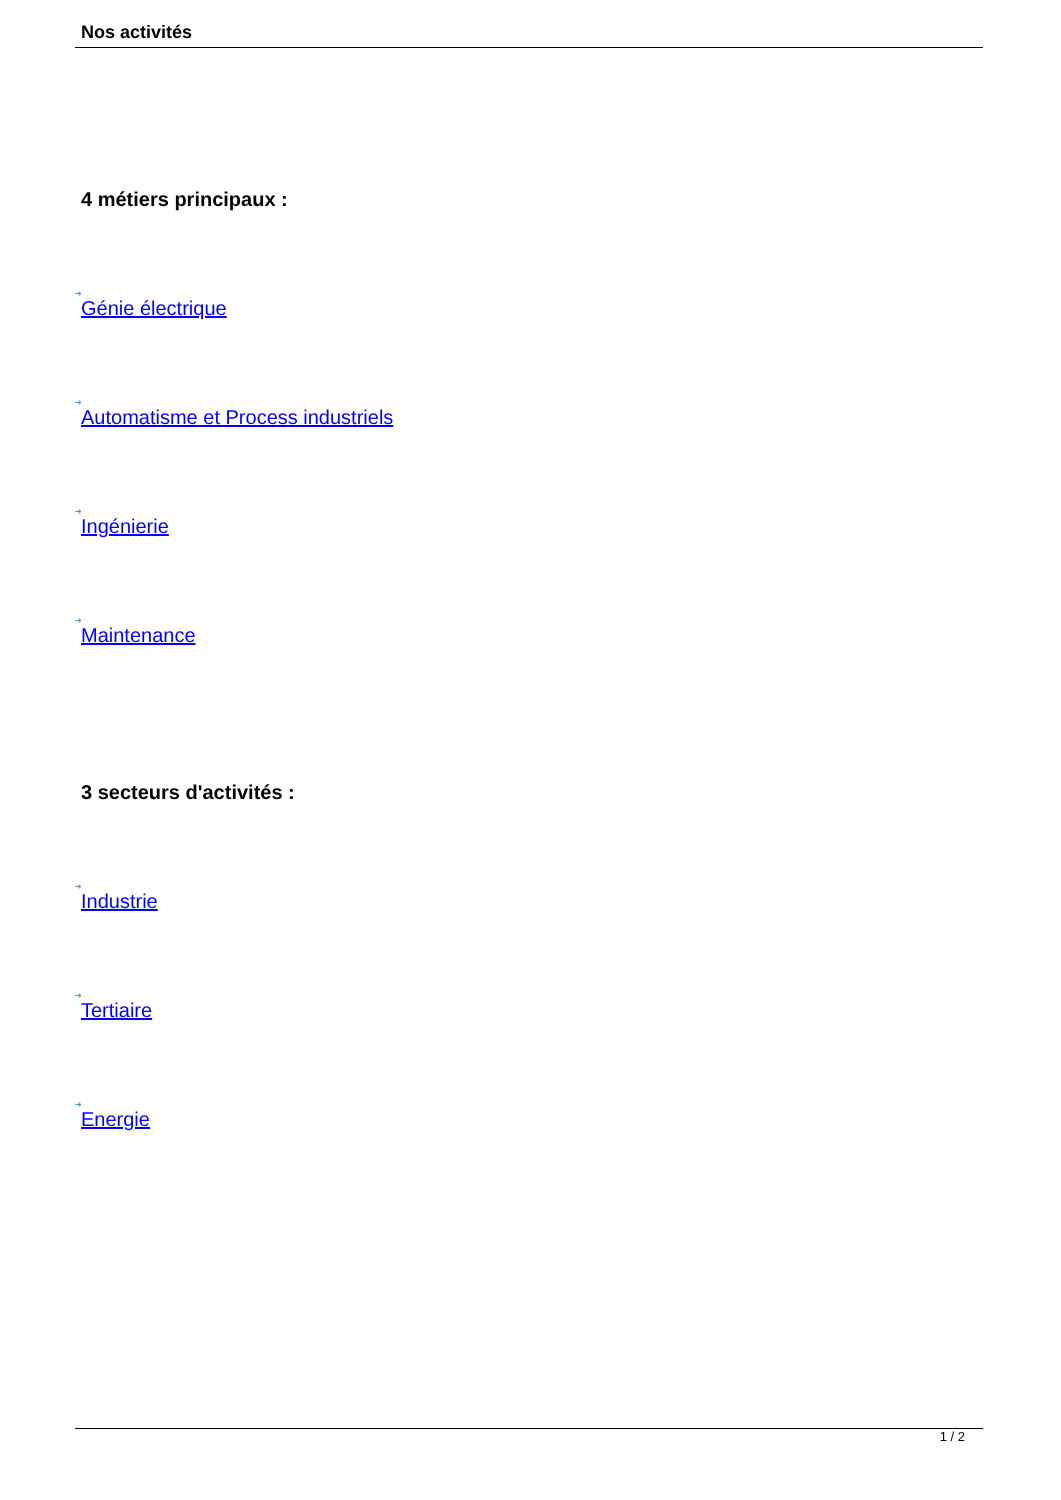Nos activités
4 métiers principaux :
➔
Génie électrique
➔
Automatisme et Process industriels
➔
Ingénierie
➔
Maintenance
3 secteurs d'activités :
➔
Industrie
➔
Tertiaire
➔
Energie
1 / 2